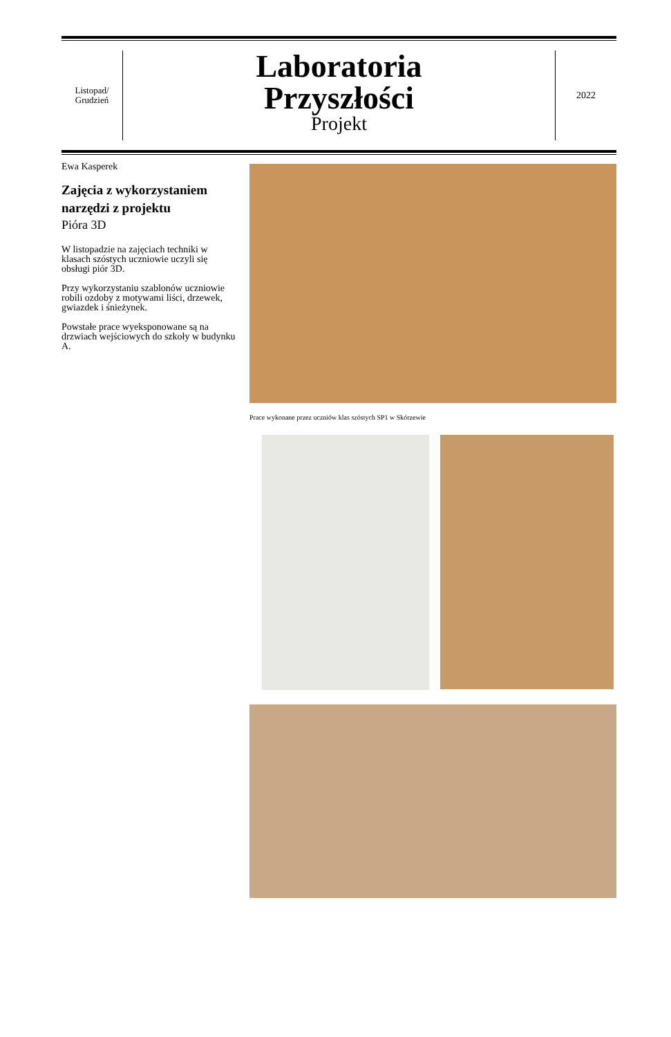Listopad/
Grudzień
Laboratoria
Przyszłości
Projekt
2022
Ewa Kasperek
Zajęcia z wykorzystaniem narzędzi z projektu
Pióra 3D
W listopadzie na zajęciach techniki w klasach szóstych uczniowie uczyli się obsługi piór 3D.
Przy wykorzystaniu szablonów uczniowie robili ozdoby z motywami liści, drzewek, gwiazdek i śnieżynek.
Powstałe prace wyeksponowane są na drzwiach wejściowych do szkoły w budynku A.
Prace wykonane przez uczniów klas szóstych SP1 w Skórzewie